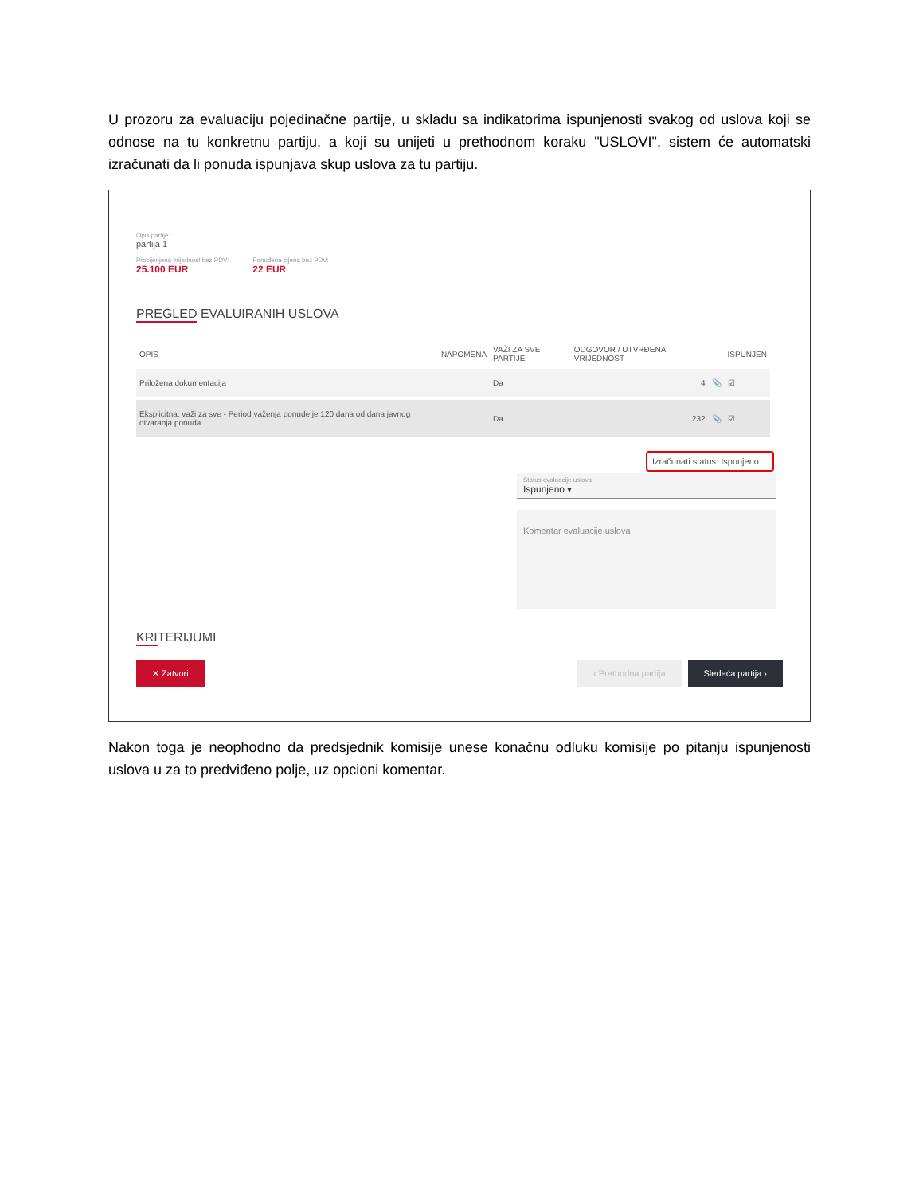U prozoru za evaluaciju pojedinačne partije, u skladu sa indikatorima ispunjenosti svakog od uslova koji se odnose na tu konkretnu partiju, a koji su unijeti u prethodnom koraku "USLOVI", sistem će automatski izračunati da li ponuda ispunjava skup uslova za tu partiju.
Opis partije:
partija 1
Procijenjena vrijednost bez PDV:
25.100 EUR
Ponuđena cijena bez PDV:
22 EUR
PREGLED EVALUIRANIH USLOVA
| OPIS | NAPOMENA | VAŽI ZA SVE PARTIJE | ODGOVOR / UTVRĐENA VRIJEDNOST | | ISPUNJEN |
| --- | --- | --- | --- | --- | --- |
| Priložena dokumentacija | | Da | 4 | 📎 | ☑ |
| Eksplicitna, važi za sve - Period važenja ponude je 120 dana od dana javnog otvaranja ponuda | | Da | 232 | 📎 | ☑ |
Izračunati status: Ispunjeno
Status evaluacije uslova
Ispunjeno ▾
Komentar evaluacije uslova
KRITERIJUMI
✕ Zatvori ‹ Prethodna partija Sledeća partija ›
Nakon toga je neophodno da predsjednik komisije unese konačnu odluku komisije po pitanju ispunjenosti uslova u za to predviđeno polje, uz opcioni komentar.